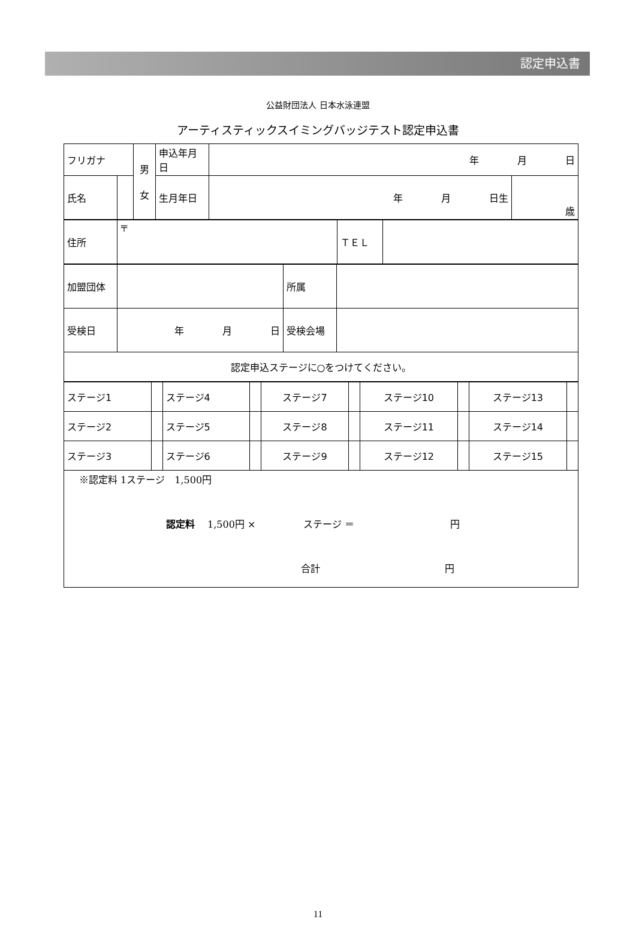認定申込書
公益財団法人 日本水泳連盟
アーティスティックスイミングバッジテスト認定申込書
| フリガナ | | 男 女 | 申込年月日 | 年 月 日 | |
| 氏名 | | | 生月年日 | 年 月 日生 | 歳 |
| 住所 | 〒 | ＴＥＬ | |
| 加盟団体 | | 所属 | |
| 受検日 | 年 月 日 | 受検会場 | |
| 認定申込ステージに○をつけてください。 | | | |
| ステージ1 | | ステージ4 | | ステージ7 | | ステージ10 | | ステージ13 | |
| ステージ2 | | ステージ5 | | ステージ8 | | ステージ11 | | ステージ14 | |
| ステージ3 | | ステージ6 | | ステージ9 | | ステージ12 | | ステージ15 | |
| ※認定料 1ステージ 1,500円 認定料 1,500円 × ステージ ＝ 円 合計 円 | | | | | | | | | |
11